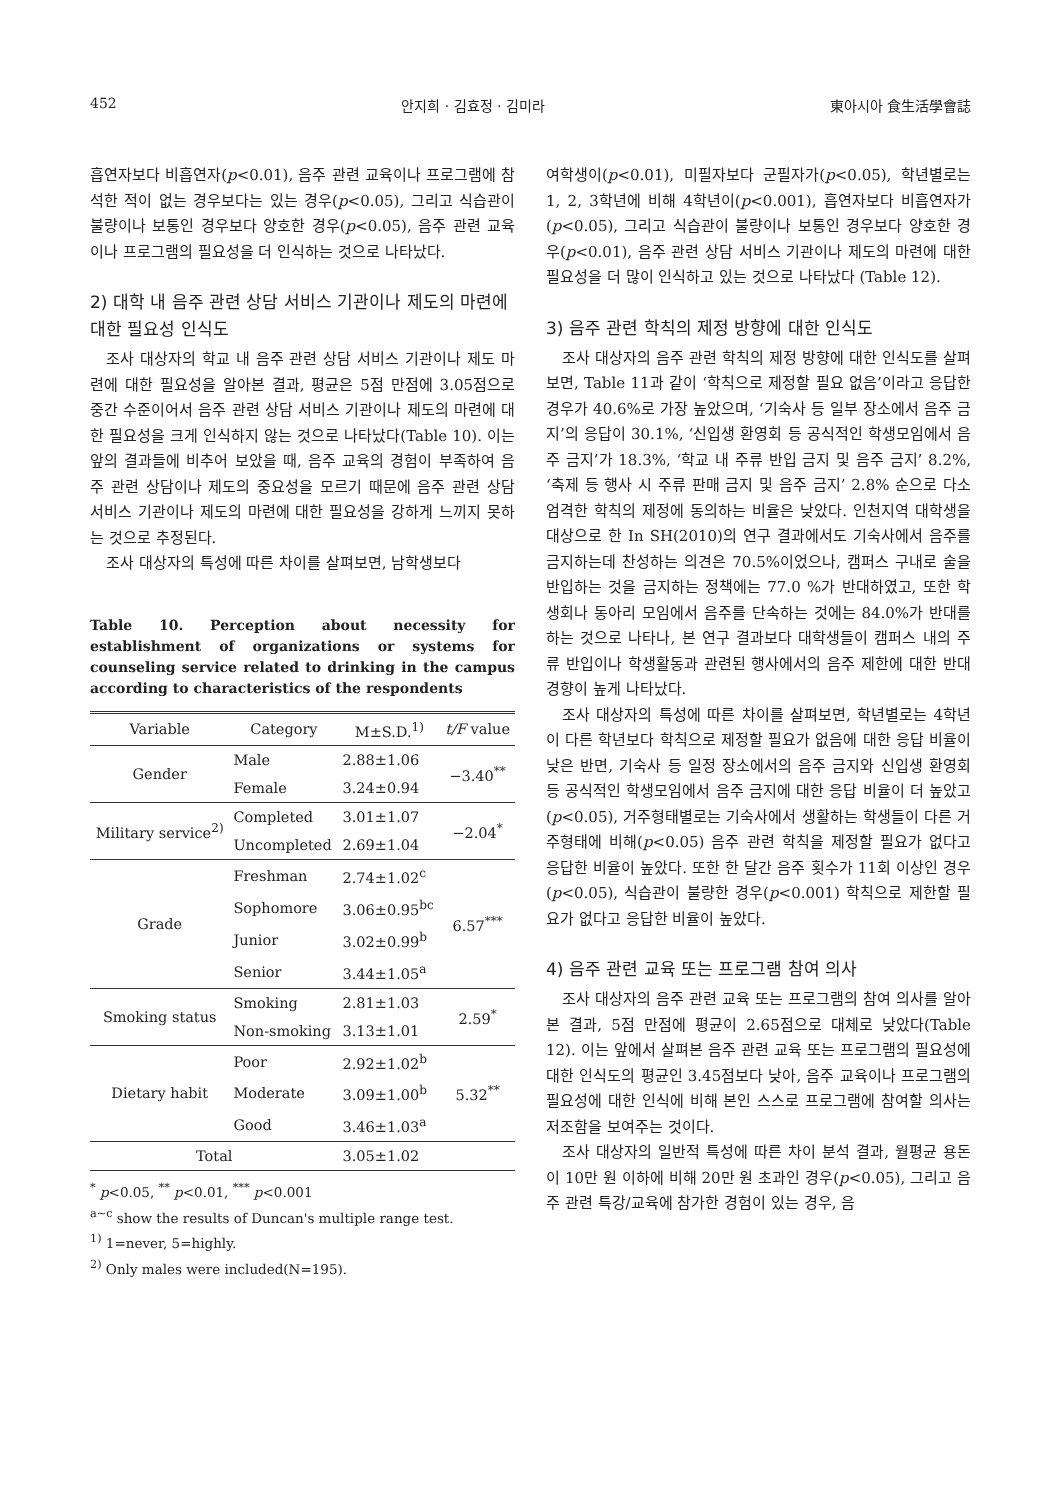452 안지희 · 김효정 · 김미라 東아시아 食生活學會誌
흡연자보다 비흡연자(p<0.01), 음주 관련 교육이나 프로그램에 참석한 적이 없는 경우보다는 있는 경우(p<0.05), 그리고 식습관이 불량이나 보통인 경우보다 양호한 경우(p<0.05), 음주 관련 교육이나 프로그램의 필요성을 더 인식하는 것으로 나타났다.
2) 대학 내 음주 관련 상담 서비스 기관이나 제도의 마련에 대한 필요성 인식도
조사 대상자의 학교 내 음주 관련 상담 서비스 기관이나 제도 마련에 대한 필요성을 알아본 결과, 평균은 5점 만점에 3.05점으로 중간 수준이어서 음주 관련 상담 서비스 기관이나 제도의 마련에 대한 필요성을 크게 인식하지 않는 것으로 나타났다(Table 10). 이는 앞의 결과들에 비추어 보았을 때, 음주 교육의 경험이 부족하여 음주 관련 상담이나 제도의 중요성을 모르기 때문에 음주 관련 상담 서비스 기관이나 제도의 마련에 대한 필요성을 강하게 느끼지 못하는 것으로 추정된다.
조사 대상자의 특성에 따른 차이를 살펴보면, 남학생보다
Table 10. Perception about necessity for establishment of organizations or systems for counseling service related to drinking in the campus according to characteristics of the respondents
| Variable | Category | M±S.D.<sup>1)</sup> | t/F value |
| --- | --- | --- | --- |
| Gender | Male | 2.88±1.06 | −3.40<sup>**</sup> |
| | Female | 3.24±0.94 | |
| Military service<sup>2)</sup> | Completed | 3.01±1.07 | −2.04<sup>*</sup> |
| | Uncompleted | 2.69±1.04 | |
| Grade | Freshman | 2.74±1.02<sup>c</sup> | 6.57<sup>***</sup> |
| | Sophomore | 3.06±0.95<sup>bc</sup> | |
| | Junior | 3.02±0.99<sup>b</sup> | |
| | Senior | 3.44±1.05<sup>a</sup> | |
| Smoking status | Smoking | 2.81±1.03 | 2.59<sup>*</sup> |
| | Non-smoking | 3.13±1.01 | |
| Dietary habit | Poor | 2.92±1.02<sup>b</sup> | 5.32<sup>**</sup> |
| | Moderate | 3.09±1.00<sup>b</sup> | |
| | Good | 3.46±1.03<sup>a</sup> | |
| Total | | 3.05±1.02 | |
<sup>*</sup> p<0.05, <sup>**</sup> p<0.01, <sup>***</sup> p<0.001
<sup>a~c</sup> show the results of Duncan's multiple range test.
<sup>1)</sup> 1=never, 5=highly.
<sup>2)</sup> Only males were included(N=195).
여학생이(p<0.01), 미필자보다 군필자가(p<0.05), 학년별로는 1, 2, 3학년에 비해 4학년이(p<0.001), 흡연자보다 비흡연자가(p<0.05), 그리고 식습관이 불량이나 보통인 경우보다 양호한 경우(p<0.01), 음주 관련 상담 서비스 기관이나 제도의 마련에 대한 필요성을 더 많이 인식하고 있는 것으로 나타났다 (Table 12).
3) 음주 관련 학칙의 제정 방향에 대한 인식도
조사 대상자의 음주 관련 학칙의 제정 방향에 대한 인식도를 살펴보면, Table 11과 같이 ‘학칙으로 제정할 필요 없음’이라고 응답한 경우가 40.6%로 가장 높았으며, ‘기숙사 등 일부 장소에서 음주 금지’의 응답이 30.1%, ‘신입생 환영회 등 공식적인 학생모임에서 음주 금지’가 18.3%, ‘학교 내 주류 반입 금지 및 음주 금지’ 8.2%, ‘축제 등 행사 시 주류 판매 금지 및 음주 금지’ 2.8% 순으로 다소 엄격한 학칙의 제정에 동의하는 비율은 낮았다. 인천지역 대학생을 대상으로 한 In SH(2010)의 연구 결과에서도 기숙사에서 음주를 금지하는데 찬성하는 의견은 70.5%이었으나, 캠퍼스 구내로 술을 반입하는 것을 금지하는 정책에는 77.0 %가 반대하였고, 또한 학생회나 동아리 모임에서 음주를 단속하는 것에는 84.0%가 반대를 하는 것으로 나타나, 본 연구 결과보다 대학생들이 캠퍼스 내의 주류 반입이나 학생활동과 관련된 행사에서의 음주 제한에 대한 반대 경향이 높게 나타났다.
조사 대상자의 특성에 따른 차이를 살펴보면, 학년별로는 4학년이 다른 학년보다 학칙으로 제정할 필요가 없음에 대한 응답 비율이 낮은 반면, 기숙사 등 일정 장소에서의 음주 금지와 신입생 환영회 등 공식적인 학생모임에서 음주 금지에 대한 응답 비율이 더 높았고(p<0.05), 거주형태별로는 기숙사에서 생활하는 학생들이 다른 거주형태에 비해(p<0.05) 음주 관련 학칙을 제정할 필요가 없다고 응답한 비율이 높았다. 또한 한 달간 음주 횟수가 11회 이상인 경우(p<0.05), 식습관이 불량한 경우(p<0.001) 학칙으로 제한할 필요가 없다고 응답한 비율이 높았다.
4) 음주 관련 교육 또는 프로그램 참여 의사
조사 대상자의 음주 관련 교육 또는 프로그램의 참여 의사를 알아본 결과, 5점 만점에 평균이 2.65점으로 대체로 낮았다(Table 12). 이는 앞에서 살펴본 음주 관련 교육 또는 프로그램의 필요성에 대한 인식도의 평균인 3.45점보다 낮아, 음주 교육이나 프로그램의 필요성에 대한 인식에 비해 본인 스스로 프로그램에 참여할 의사는 저조함을 보여주는 것이다.
조사 대상자의 일반적 특성에 따른 차이 분석 결과, 월평균 용돈이 10만 원 이하에 비해 20만 원 초과인 경우(p<0.05), 그리고 음주 관련 특강/교육에 참가한 경험이 있는 경우, 음